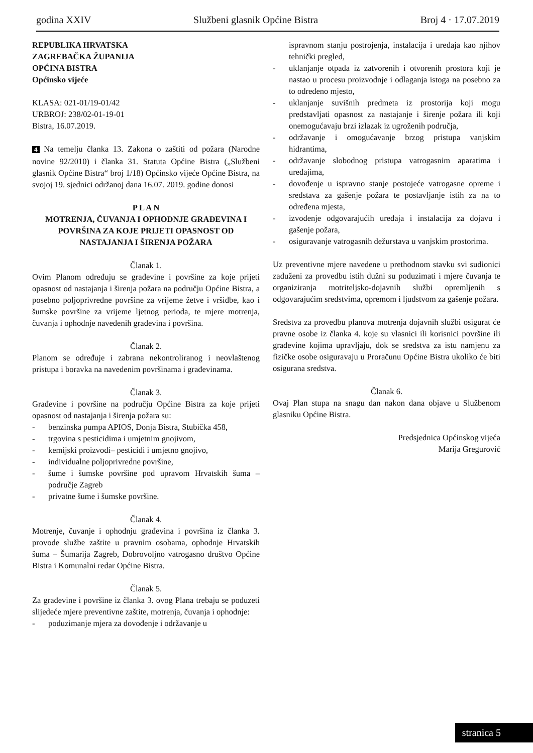godina XXIV Službeni glasnik Općine Bistra Broj 4 · 17.07.2019
REPUBLIKA HRVATSKA
ZAGREBAČKA ŽUPANIJA
OPĆINA BISTRA
Općinsko vijeće
KLASA: 021-01/19-01/42
URBROJ: 238/02-01-19-01
Bistra, 16.07.2019.
4 Na temelju članka 13. Zakona o zaštiti od požara (Narodne novine 92/2010) i članka 31. Statuta Općine Bistra („Službeni glasnik Općine Bistra“ broj 1/18) Općinsko vijeće Općine Bistra, na svojoj 19. sjednici održanoj dana 16.07. 2019. godine donosi
P L A N
MOTRENJA, ČUVANJA I OPHODNJE GRAĐEVINA I POVRŠINA ZA KOJE PRIJETI OPASNOST OD NASTAJANJA I ŠIRENJA POŽARA
Članak 1.
Ovim Planom određuju se građevine i površine za koje prijeti opasnost od nastajanja i širenja požara na području Općine Bistra, a posebno poljoprivredne površine za vrijeme žetve i vršidbe, kao i šumske površine za vrijeme ljetnog perioda, te mjere motrenja, čuvanja i ophodnje navedenih građevina i površina.
Članak 2.
Planom se određuje i zabrana nekontroliranog i neovlaštenog pristupa i boravka na navedenim površinama i građevinama.
Članak 3.
Građevine i površine na području Općine Bistra za koje prijeti opasnost od nastajanja i širenja požara su:
- benzinska pumpa APIOS, Donja Bistra, Stubička 458,
- trgovina s pesticidima i umjetnim gnojivom,
- kemijski proizvodi– pesticidi i umjetno gnojivo,
- individualne poljoprivredne površine,
- šume i šumske površine pod upravom Hrvatskih šuma – područje Zagreb
- privatne šume i šumske površine.
Članak 4.
Motrenje, čuvanje i ophodnju građevina i površina iz članka 3. provode službe zaštite u pravnim osobama, ophodnje Hrvatskih šuma – Šumarija Zagreb, Dobrovoljno vatrogasno društvo Općine Bistra i Komunalni redar Općine Bistra.
Članak 5.
Za građevine i površine iz članka 3. ovog Plana trebaju se poduzeti slijedeće mjere preventivne zaštite, motrenja, čuvanja i ophodnje:
- poduzimanje mjera za dovođenje i održavanje u
ispravnom stanju postrojenja, instalacija i uređaja kao njihov tehnički pregled,
- uklanjanje otpada iz zatvorenih i otvorenih prostora koji je nastao u procesu proizvodnje i odlaganja istoga na posebno za to određeno mjesto,
- uklanjanje suvišnih predmeta iz prostorija koji mogu predstavljati opasnost za nastajanje i širenje požara ili koji onemogućavaju brzi izlazak iz ugroženih područja,
- održavanje i omogućavanje brzog pristupa vanjskim hidrantima,
- održavanje slobodnog pristupa vatrogasnim aparatima i uređajima,
- dovođenje u ispravno stanje postojeće vatrogasne opreme i sredstava za gašenje požara te postavljanje istih za na to određena mjesta,
- izvođenje odgovarajućih uređaja i instalacija za dojavu i gašenje požara,
- osiguravanje vatrogasnih dežurstava u vanjskim prostorima.
Uz preventivne mjere navedene u prethodnom stavku svi sudionici zaduženi za provedbu istih dužni su poduzimati i mjere čuvanja te organiziranja motriteljsko-dojavnih službi opremljenih s odgovarajućim sredstvima, opremom i ljudstvom za gašenje požara.
Sredstva za provedbu planova motrenja dojavnih službi osigurat će pravne osobe iz članka 4. koje su vlasnici ili korisnici površine ili građevine kojima upravljaju, dok se sredstva za istu namjenu za fizičke osobe osiguravaju u Proračunu Općine Bistra ukoliko će biti osigurana sredstva.
Članak 6.
Ovaj Plan stupa na snagu dan nakon dana objave u Službenom glasniku Općine Bistra.
Predsjednica Općinskog vijeća
Marija Gregurović
stranica 5